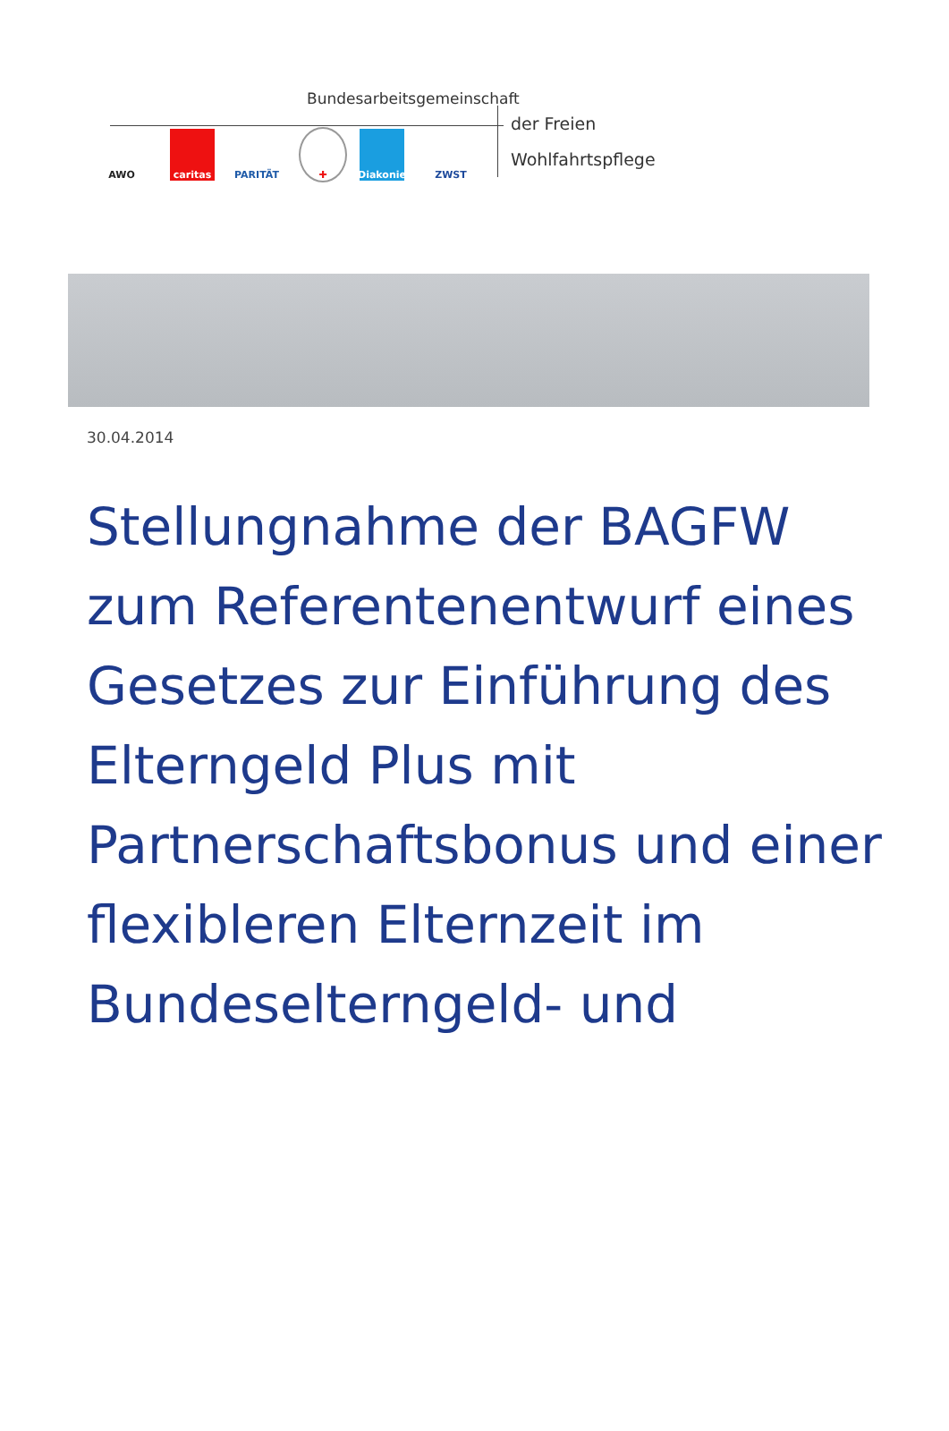Bundesarbeitsgemeinschaft
AWO caritas PARITÄT ✚
Diakonie
ZWST
der Freien
Wohlfahrtspflege
30.04.2014
Stellungnahme der BAGFW zum Referentenentwurf eines Gesetzes zur Einführung des Elterngeld Plus mit Partnerschaftsbonus und einer flexibleren Elternzeit im Bundeselterngeld- und